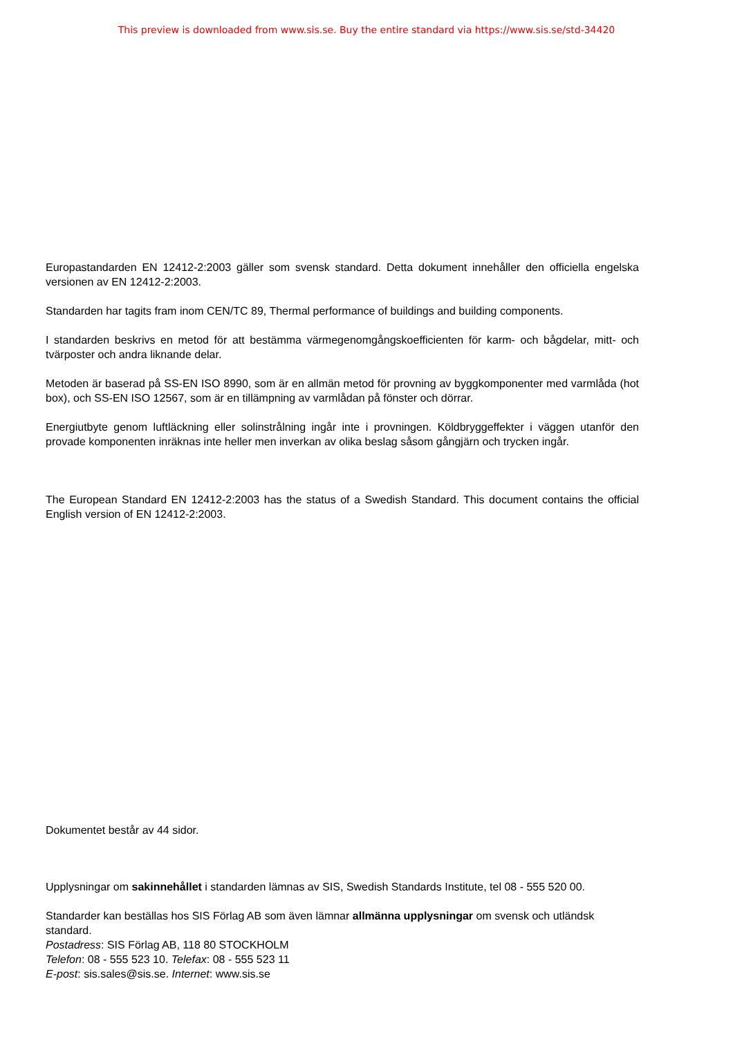This preview is downloaded from www.sis.se. Buy the entire standard via https://www.sis.se/std-34420
Europastandarden EN 12412-2:2003 gäller som svensk standard. Detta dokument innehåller den officiella engelska versionen av EN 12412-2:2003.
Standarden har tagits fram inom CEN/TC 89, Thermal performance of buildings and building components.
I standarden beskrivs en metod för att bestämma värmegenomgångskoefficienten för karm- och bågdelar, mitt- och tvärposter och andra liknande delar.
Metoden är baserad på SS-EN ISO 8990, som är en allmän metod för provning av byggkomponenter med varmlåda (hot box), och SS-EN ISO 12567, som är en tillämpning av varmlådan på fönster och dörrar.
Energiutbyte genom luftläckning eller solinstrålning ingår inte i provningen. Köldbryggeffekter i väggen utanför den provade komponenten inräknas inte heller men inverkan av olika beslag såsom gångjärn och trycken ingår.
The European Standard EN 12412-2:2003 has the status of a Swedish Standard. This document contains the official English version of EN 12412-2:2003.
Dokumentet består av 44 sidor.
Upplysningar om sakinnehållet i standarden lämnas av SIS, Swedish Standards Institute, tel 08 - 555 520 00.
Standarder kan beställas hos SIS Förlag AB som även lämnar allmänna upplysningar om svensk och utländsk standard.
Postadress: SIS Förlag AB, 118 80 STOCKHOLM
Telefon: 08 - 555 523 10. Telefax: 08 - 555 523 11
E-post: sis.sales@sis.se. Internet: www.sis.se